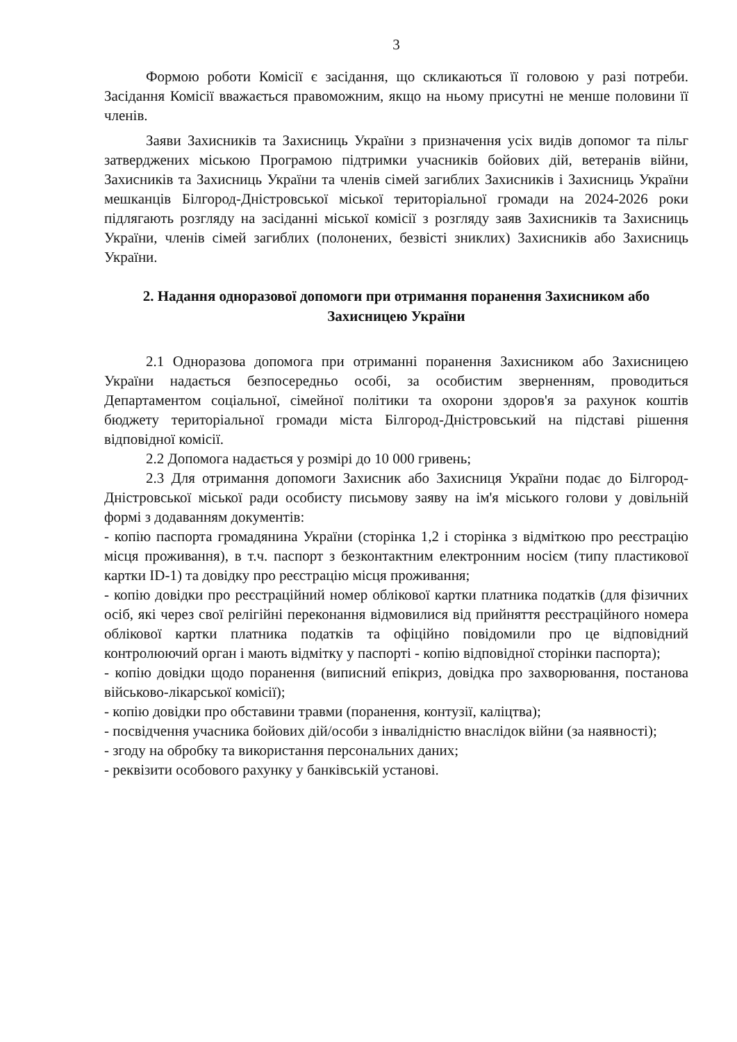3
Формою роботи Комісії є засідання, що скликаються її головою у разі потреби. Засідання Комісії вважається правоможним, якщо на ньому присутні не менше половини її членів.
Заяви Захисників та Захисниць України з призначення усіх видів допомог та пільг затверджених міською Програмою підтримки учасників бойових дій, ветеранів війни, Захисників та Захисниць України та членів сімей загиблих Захисників і Захисниць України мешканців Білгород-Дністровської міської територіальної громади на 2024-2026 роки підлягають розгляду на засіданні міської комісії з розгляду заяв Захисників та Захисниць України, членів сімей загиблих (полонених, безвісті зниклих) Захисників або Захисниць України.
2. Надання одноразової допомоги при отримання поранення Захисником або Захисницею України
2.1 Одноразова допомога при отриманні поранення Захисником або Захисницею України надається безпосередньо особі, за особистим зверненням, проводиться Департаментом соціальної, сімейної політики та охорони здоров'я за рахунок коштів бюджету територіальної громади міста Білгород-Дністровський на підставі рішення відповідної комісії.
2.2 Допомога надається у розмірі до 10 000 гривень;
2.3 Для отримання допомоги Захисник або Захисниця України подає до Білгород-Дністровської міської ради особисту письмову заяву на ім'я міського голови у довільній формі з додаванням документів:
- копію паспорта громадянина України (сторінка 1,2 і сторінка з відміткою про реєстрацію місця проживання), в т.ч. паспорт з безконтактним електронним носієм (типу пластикової картки ID-1) та довідку про реєстрацію місця проживання;
- копію довідки про реєстраційний номер облікової картки платника податків (для фізичних осіб, які через свої релігійні переконання відмовилися від прийняття реєстраційного номера облікової картки платника податків та офіційно повідомили про це відповідний контролюючий орган і мають відмітку у паспорті - копію відповідної сторінки паспорта);
- копію довідки щодо поранення (виписний епікриз, довідка про захворювання, постанова військово-лікарської комісії);
- копію довідки про обставини травми (поранення, контузії, каліцтва);
- посвідчення учасника бойових дій/особи з інвалідністю внаслідок війни (за наявності);
- згоду на обробку та використання персональних даних;
- реквізити особового рахунку у банківській установі.